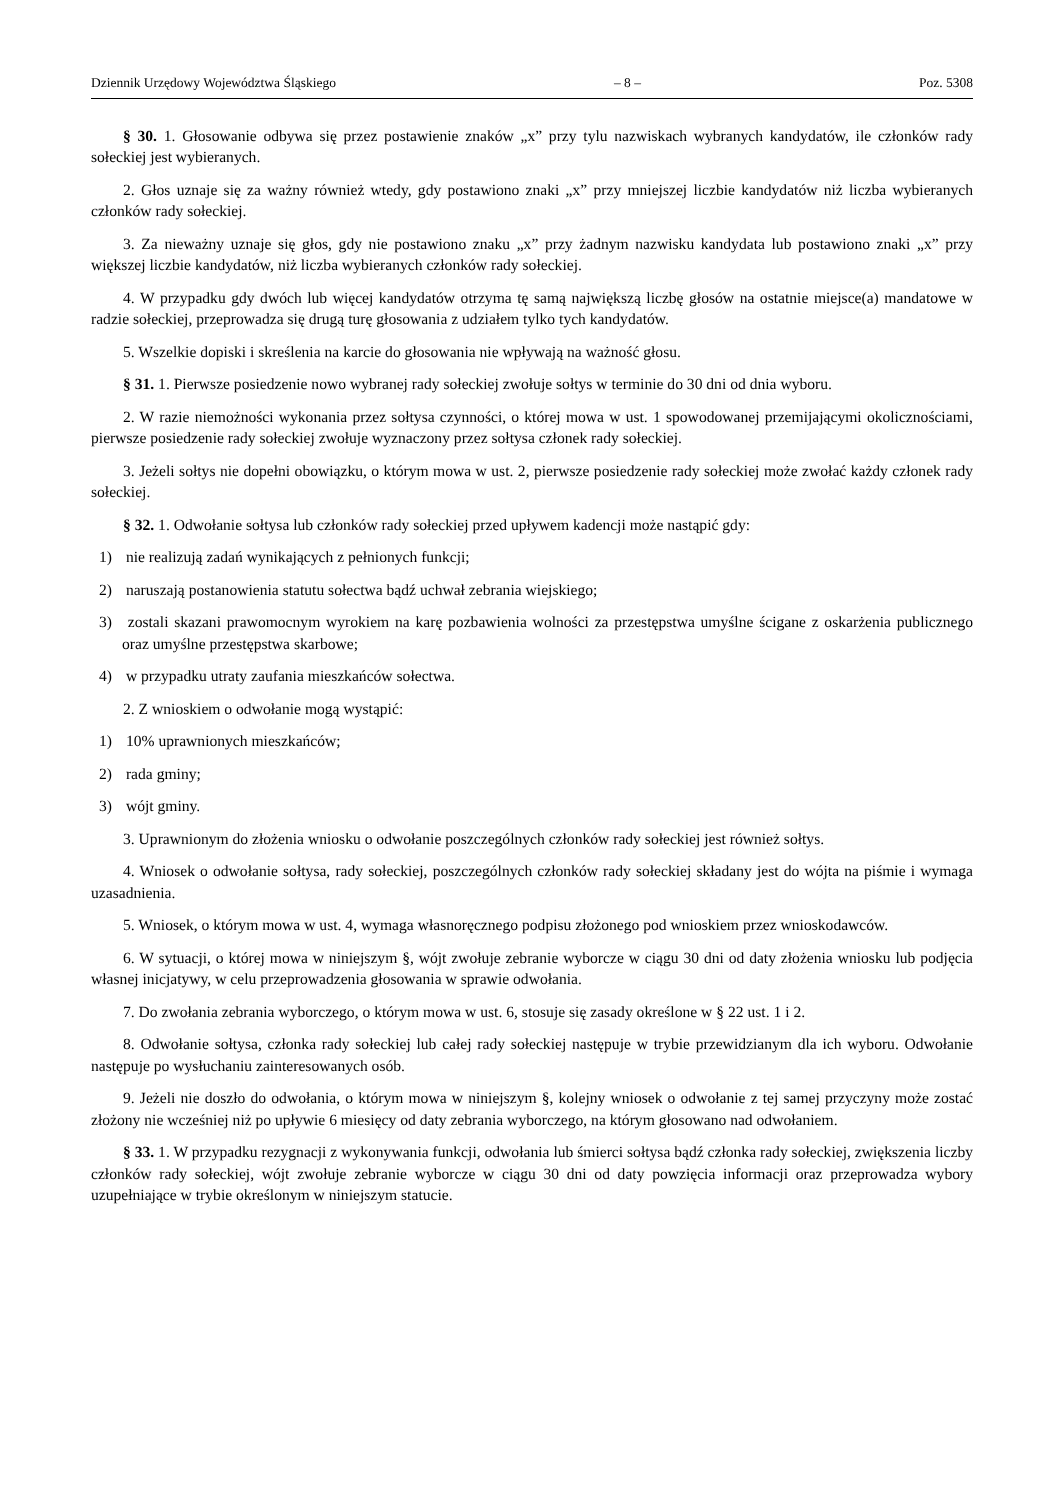Dziennik Urzędowy Województwa Śląskiego – 8 – Poz. 5308
§ 30. 1. Głosowanie odbywa się przez postawienie znaków „x” przy tylu nazwiskach wybranych kandydatów, ile członków rady sołeckiej jest wybieranych.
2. Głos uznaje się za ważny również wtedy, gdy postawiono znaki „x” przy mniejszej liczbie kandydatów niż liczba wybieranych członków rady sołeckiej.
3. Za nieważny uznaje się głos, gdy nie postawiono znaku „x” przy żadnym nazwisku kandydata lub postawiono znaki „x” przy większej liczbie kandydatów, niż liczba wybieranych członków rady sołeckiej.
4. W przypadku gdy dwóch lub więcej kandydatów otrzyma tę samą największą liczbę głosów na ostatnie miejsce(a) mandatowe w radzie sołeckiej, przeprowadza się drugą turę głosowania z udziałem tylko tych kandydatów.
5. Wszelkie dopiski i skreślenia na karcie do głosowania nie wpływają na ważność głosu.
§ 31. 1. Pierwsze posiedzenie nowo wybranej rady sołeckiej zwołuje sołtys w terminie do 30 dni od dnia wyboru.
2. W razie niemożności wykonania przez sołtysa czynności, o której mowa w ust. 1 spowodowanej przemijającymi okolicznościami, pierwsze posiedzenie rady sołeckiej zwołuje wyznaczony przez sołtysa członek rady sołeckiej.
3. Jeżeli sołtys nie dopełni obowiązku, o którym mowa w ust. 2, pierwsze posiedzenie rady sołeckiej może zwołać każdy członek rady sołeckiej.
§ 32. 1. Odwołanie sołtysa lub członków rady sołeckiej przed upływem kadencji może nastąpić gdy:
1) nie realizują zadań wynikających z pełnionych funkcji;
2) naruszają postanowienia statutu sołectwa bądź uchwał zebrania wiejskiego;
3) zostali skazani prawomocnym wyrokiem na karę pozbawienia wolności za przestępstwa umyślne ścigane z oskarżenia publicznego oraz umyślne przestępstwa skarbowe;
4) w przypadku utraty zaufania mieszkańców sołectwa.
2. Z wnioskiem o odwołanie mogą wystąpić:
1) 10% uprawnionych mieszkańców;
2) rada gminy;
3) wójt gminy.
3. Uprawnionym do złożenia wniosku o odwołanie poszczególnych członków rady sołeckiej jest również sołtys.
4. Wniosek o odwołanie sołtysa, rady sołeckiej, poszczególnych członków rady sołeckiej składany jest do wójta na piśmie i wymaga uzasadnienia.
5. Wniosek, o którym mowa w ust. 4, wymaga własnoręcznego podpisu złożonego pod wnioskiem przez wnioskodawców.
6. W sytuacji, o której mowa w niniejszym §, wójt zwołuje zebranie wyborcze w ciągu 30 dni od daty złożenia wniosku lub podjęcia własnej inicjatywy, w celu przeprowadzenia głosowania w sprawie odwołania.
7. Do zwołania zebrania wyborczego, o którym mowa w ust. 6, stosuje się zasady określone w § 22 ust. 1 i 2.
8. Odwołanie sołtysa, członka rady sołeckiej lub całej rady sołeckiej następuje w trybie przewidzianym dla ich wyboru. Odwołanie następuje po wysłuchaniu zainteresowanych osób.
9. Jeżeli nie doszło do odwołania, o którym mowa w niniejszym §, kolejny wniosek o odwołanie z tej samej przyczyny może zostać złożony nie wcześniej niż po upływie 6 miesięcy od daty zebrania wyborczego, na którym głosowano nad odwołaniem.
§ 33. 1. W przypadku rezygnacji z wykonywania funkcji, odwołania lub śmierci sołtysa bądź członka rady sołeckiej, zwiększenia liczby członków rady sołeckiej, wójt zwołuje zebranie wyborcze w ciągu 30 dni od daty powzięcia informacji oraz przeprowadza wybory uzupełniające w trybie określonym w niniejszym statucie.